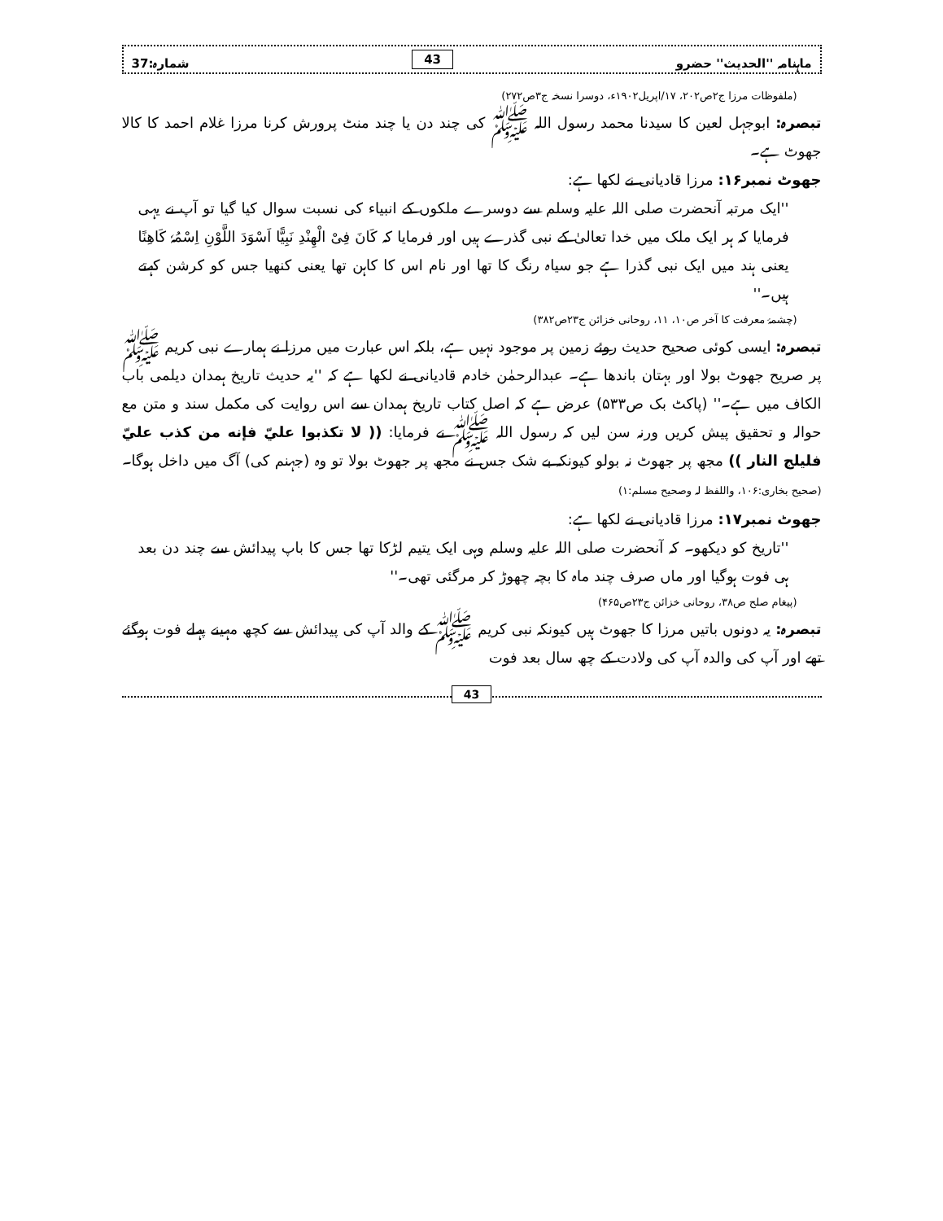ماہنامہ ''الحدیث'' حضرو 43 شمارہ:37
(ملفوظات مرزا ج۲ص۲۰۲، ۱۷/اپریل۱۹۰۲ء، دوسرا نسخہ ج۳ص۲۷۲)
تبصرہ: ابوجہل لعین کا سیدنا محمد رسول اللہ ﷺ کی چند دن یا چند منٹ پرورش کرنا مرزا غلام احمد کا کالا جھوٹ ہے۔
جھوٹ نمبر۱۶: مرزا قادیانی نے لکھا ہے:
''ایک مرتبہ آنحضرت صلی اللہ علیہ وسلم سے دوسرے ملکوں کے انبیاء کی نسبت سوال کیا گیا تو آپ نے یہی فرمایا کہ ہر ایک ملک میں خدا تعالیٰ کے نبی گذرے ہیں اور فرمایا کہ کَانَ فِیْ الْھِنْدِ نَبِیًّا اَسْوَدَ اللَّوْنِ اِسْمُہٗ کَاھِنًا یعنی ہند میں ایک نبی گذرا ہے جو سیاہ رنگ کا تھا اور نام اس کا کاہن تھا یعنی کنھیا جس کو کرشن کہتے ہیں۔''
(چشمۂ معرفت کا آخر ص۱۰، ۱۱، روحانی خزائن ج۲۳ص۳۸۲)
تبصرہ: ایسی کوئی صحیح حدیث روئے زمین پر موجود نہیں ہے، بلکہ اس عبارت میں مرزا نے ہمارے نبی کریم ﷺ پر صریح جھوٹ بولا اور بہتان باندھا ہے۔ عبدالرحمٰن خادم قادیانی نے لکھا ہے کہ ''یہ حدیث تاریخ ہمدان دیلمی باب الکاف میں ہے۔'' (پاکٹ بک ص۵۳۳) عرض ہے کہ اصل کتاب تاریخ ہمدان سے اس روایت کی مکمل سند و متن مع حوالہ و تحقیق پیش کریں ورنہ سن لیں کہ رسول اللہ ﷺ نے فرمایا: (( لا تکذبوا عليّ فإنه من کذب عليّ فليلج النار )) مجھ پر جھوٹ نہ بولو کیونکہ بے شک جس نے مجھ پر جھوٹ بولا تو وہ (جہنم کی) آگ میں داخل ہوگا۔ (صحیح بخاری:۱۰۶، واللفظ لہ وصحیح مسلم:۱)
جھوٹ نمبر۱۷: مرزا قادیانی نے لکھا ہے:
''تاریخ کو دیکھو۔ کہ آنحضرت صلی اللہ علیہ وسلم وہی ایک یتیم لڑکا تھا جس کا باپ پیدائش سے چند دن بعد ہی فوت ہوگیا اور ماں صرف چند ماہ کا بچہ چھوڑ کر مرگئی تھی۔''
(پیغام صلح ص۳۸، روحانی خزائن ج۲۳ص۴۶۵)
تبصرہ: یہ دونوں باتیں مرزا کا جھوٹ ہیں کیونکہ نبی کریم ﷺ کے والد آپ کی پیدائش سے کچھ مہینے پہلے فوت ہوگئے تھے اور آپ کی والدہ آپ کی ولادت کے چھ سال بعد فوت
43